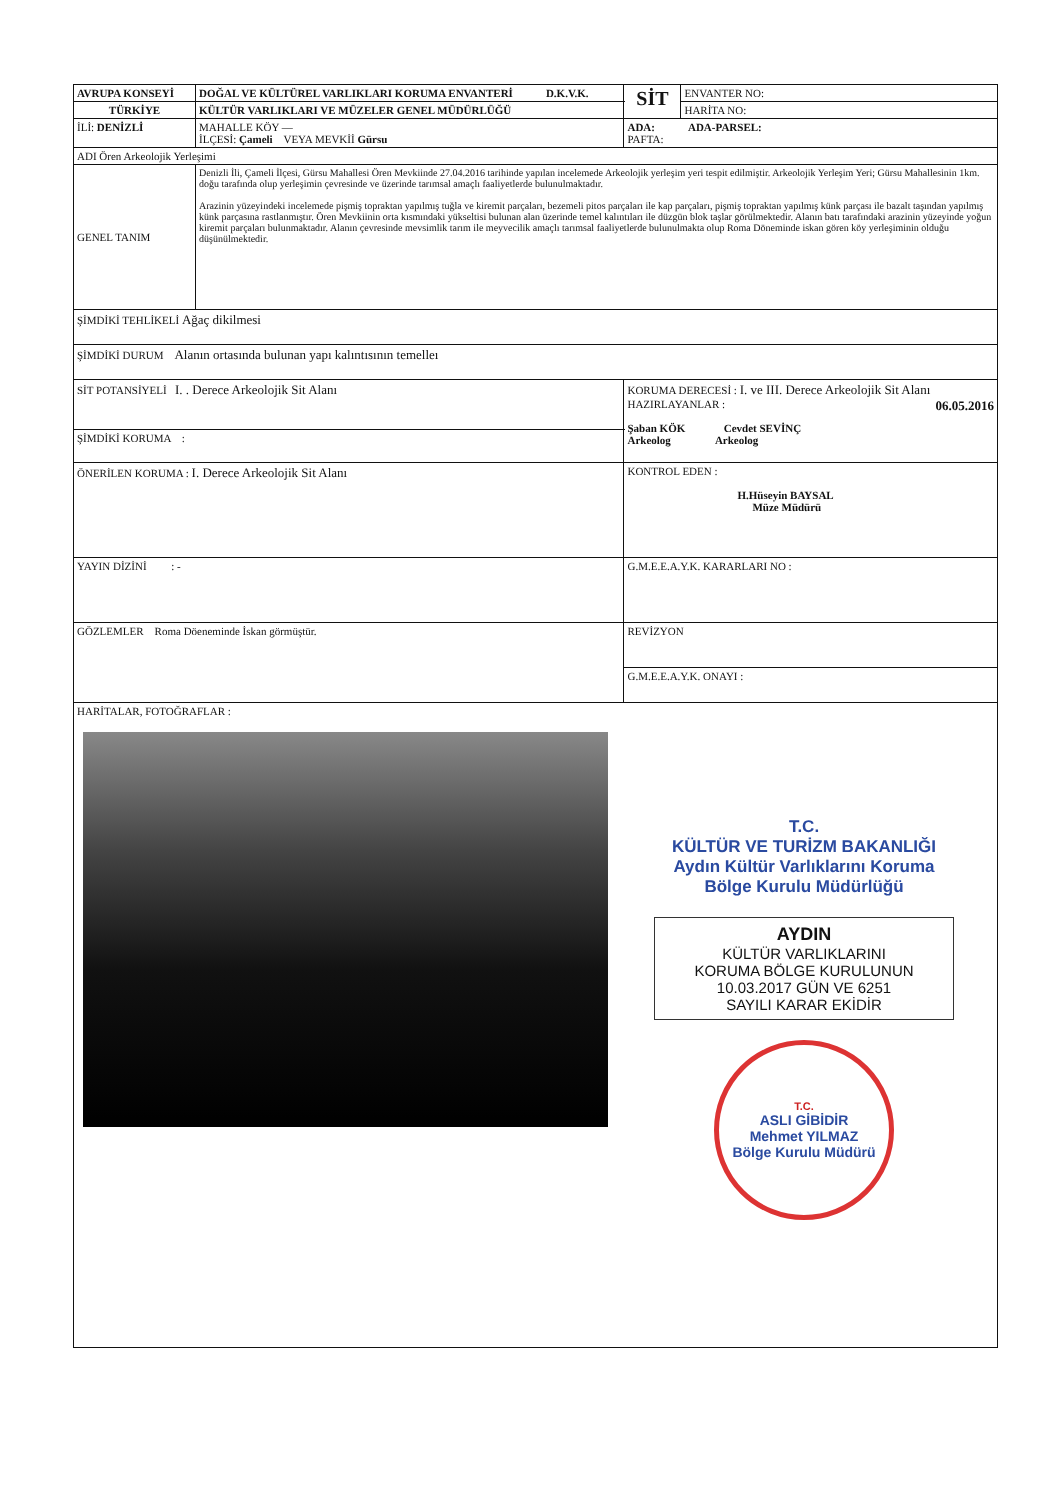| AVRUPA KONSEYİ | DOĞAL VE KÜLTÜREL VARLIKLARI KORUMA ENVANTERİ D.K.V.K. | SİT | ENVANTER NO: |
| TÜRKİYE | KÜLTÜR VARLIKLARI VE MÜZELER GENEL MÜDÜRLÜĞÜ | | HARİTA NO: |
| İLİ: DENİZLİ | MAHALLE KÖY — İLÇESİ: Çameli VEYA MEVKİİ Gürsu | ADA: ADA-PARSEL: PAFTA: | |
| ADI Ören Arkeolojik Yerleşimi | | | |
| GENEL TANIM | Denizli İli, Çameli İlçesi, Gürsu Mahallesi Ören Mevkiinde 27.04.2016 tarihinde yapılan incelemede Arkeolojik yerleşim yeri tespit edilmiştir. Arkeolojik Yerleşim Yeri; Gürsu Mahallesinin 1km. doğu tarafında olup yerleşimin çevresinde ve üzerinde tarımsal amaçlı faaliyetlerde bulunulmaktadır. Arazinin yüzeyindeki incelemede pişmiş topraktan yapılmış tuğla ve kiremit parçaları, bezemeli pitos parçaları ile kap parçaları, pişmiş topraktan yapılmış künk parçası ile bazalt taşından yapılmış künk parçasına rastlanmıştır. Ören Mevkiinin orta kısmındaki yükseltisi bulunan alan üzerinde temel kalıntıları ile düzgün blok taşlar görülmektedir. Alanın batı tarafındaki arazinin yüzeyinde yoğun kiremit parçaları bulunmaktadır. Alanın çevresinde mevsimlik tarım ile meyvecilik amaçlı tarımsal faaliyetlerde bulunulmakta olup Roma Döneminde iskan gören köy yerleşiminin olduğu düşünülmektedir. | | |
| ŞİMDİKİ TEHLİKELİ Ağaç dikilmesi | | | |
| ŞİMDİKİ DURUM Alanın ortasında bulunan yapı kalıntısının temelleı | | | |
| SİT POTANSİYELİ I. . Derece Arkeolojik Sit Alanı | | KORUMA DERECESİ : I. ve III. Derece Arkeolojik Sit Alanı HAZIRLAYANLAR : 06.05.2016 Şaban KÖK Cevdet SEVİNÇ Arkeolog Arkeolog | |
| ŞİMDİKİ KORUMA : | | | |
| ÖNERİLEN KORUMA : I. Derece Arkeolojik Sit Alanı | | KONTROL EDEN : H.Hüseyin BAYSAL Müze Müdürü | |
| YAYIN DİZİNİ : - | | G.M.E.E.A.Y.K. KARARLARI NO : | |
| GÖZLEMLER Roma Döeneminde İskan görmüştür. | | REVİZYON | |
| | | G.M.E.E.A.Y.K. ONAYI : | |
| HARİTALAR, FOTOĞRAFLAR : T.C. KÜLTÜR VE TURİZM BAKANLIĞI Aydın Kültür Varlıklarını Koruma Bölge Kurulu Müdürlüğü AYDIN KÜLTÜR VARLIKLARINI KORUMA BÖLGE KURULUNUN 10.03.2017 GÜN VE 6251 SAYILI KARAR EKİDİR T.C. ASLI GİBİDİR Mehmet YILMAZ Bölge Kurulu Müdürü | | | |